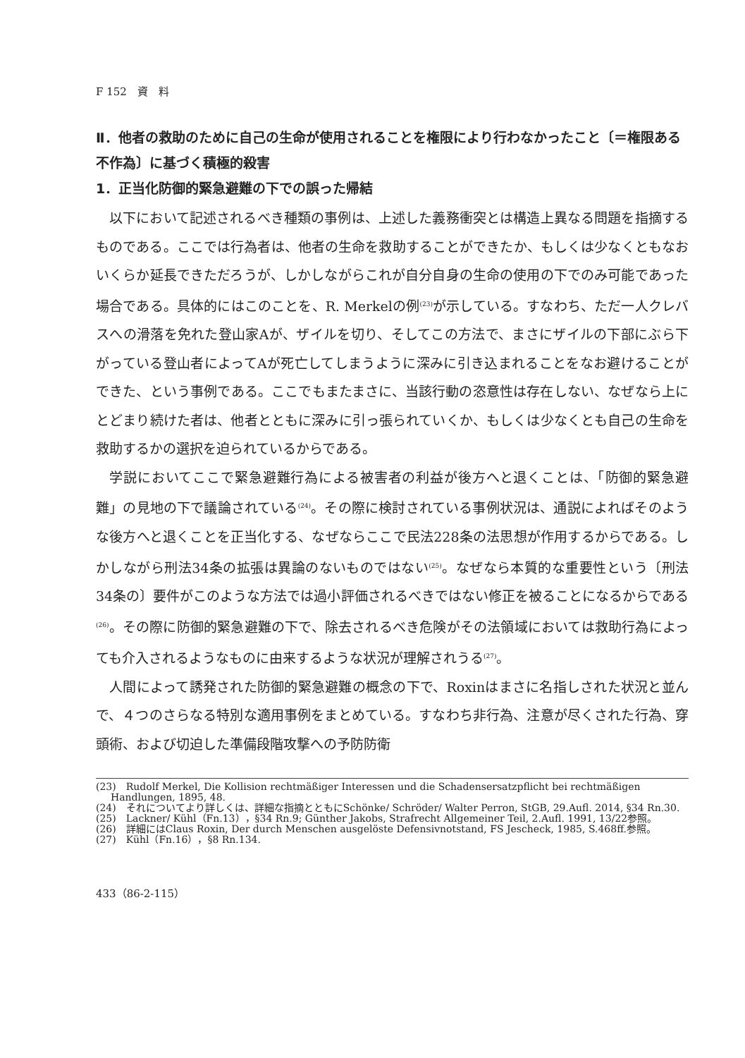F 152　資　料
Ⅱ．他者の救助のために自己の生命が使用されることを権限により行わなかったこと〔＝権限ある不作為〕に基づく積極的殺害
1．正当化防御的緊急避難の下での誤った帰結
以下において記述されるべき種類の事例は、上述した義務衝突とは構造上異なる問題を指摘するものである。ここでは行為者は、他者の生命を救助することができたか、もしくは少なくともなおいくらか延長できただろうが、しかしながらこれが自分自身の生命の使用の下でのみ可能であった場合である。具体的にはこのことを、R. Merkelの例<sup>(23)</sup>が示している。すなわち、ただ一人クレバスへの滑落を免れた登山家Aが、ザイルを切り、そしてこの方法で、まさにザイルの下部にぶら下がっている登山者によってAが死亡してしまうように深みに引き込まれることをなお避けることができた、という事例である。ここでもまたまさに、当該行動の恣意性は存在しない、なぜなら上にとどまり続けた者は、他者とともに深みに引っ張られていくか、もしくは少なくとも自己の生命を救助するかの選択を迫られているからである。
学説においてここで緊急避難行為による被害者の利益が後方へと退くことは、「防御的緊急避難」の見地の下で議論されている<sup>(24)</sup>。その際に検討されている事例状況は、通説によればそのような後方へと退くことを正当化する、なぜならここで民法228条の法思想が作用するからである。しかしながら刑法34条の拡張は異論のないものではない<sup>(25)</sup>。なぜなら本質的な重要性という〔刑法34条の〕要件がこのような方法では過小評価されるべきではない修正を被ることになるからである<sup>(26)</sup>。その際に防御的緊急避難の下で、除去されるべき危険がその法領域においては救助行為によっても介入されるようなものに由来するような状況が理解されうる<sup>(27)</sup>。
人間によって誘発された防御的緊急避難の概念の下で、Roxinはまさに名指しされた状況と並んで、４つのさらなる特別な適用事例をまとめている。すなわち非行為、注意が尽くされた行為、穿頭術、および切迫した準備段階攻撃への予防防衛
(23)　Rudolf Merkel, Die Kollision rechtmäßiger Interessen und die Schadensersatzpflicht bei rechtmäßigen Handlungen, 1895, 48.
(24)　それについてより詳しくは、詳細な指摘とともにSchönke/ Schröder/ Walter Perron, StGB, 29.Aufl. 2014, §34 Rn.30.
(25)　Lackner/ Kühl（Fn.13），§34 Rn.9; Günther Jakobs, Strafrecht Allgemeiner Teil, 2.Aufl. 1991, 13/22参照。
(26)　詳細にはClaus Roxin, Der durch Menschen ausgelöste Defensivnotstand, FS Jescheck, 1985, S.468ff.参照。
(27)　Kühl（Fn.16），§8 Rn.134.
433（86-2-115）